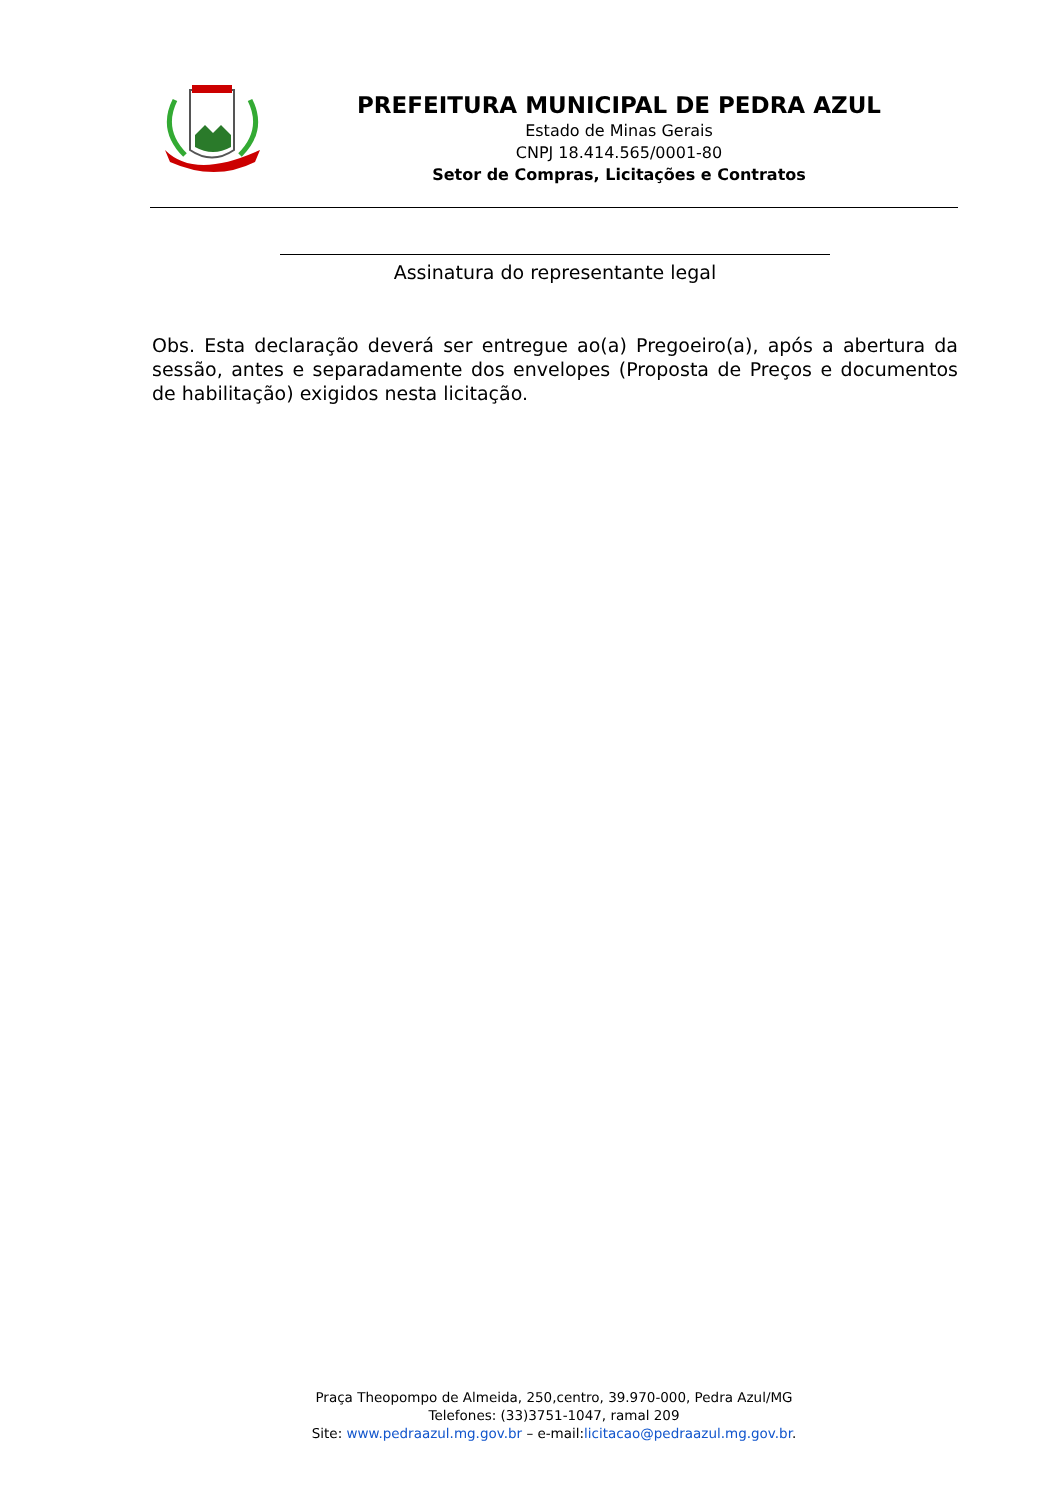PREFEITURA MUNICIPAL DE PEDRA AZUL
Estado de Minas Gerais
CNPJ 18.414.565/0001-80
Setor de Compras, Licitações e Contratos
Assinatura do representante legal
Obs. Esta declaração deverá ser entregue ao(a) Pregoeiro(a), após a abertura da sessão, antes e separadamente dos envelopes (Proposta de Preços e documentos de habilitação) exigidos nesta licitação.
Praça Theopompo de Almeida, 250,centro, 39.970-000, Pedra Azul/MG
Telefones: (33)3751-1047, ramal 209
Site: www.pedraazul.mg.gov.br – e-mail:licitacao@pedraazul.mg.gov.br.